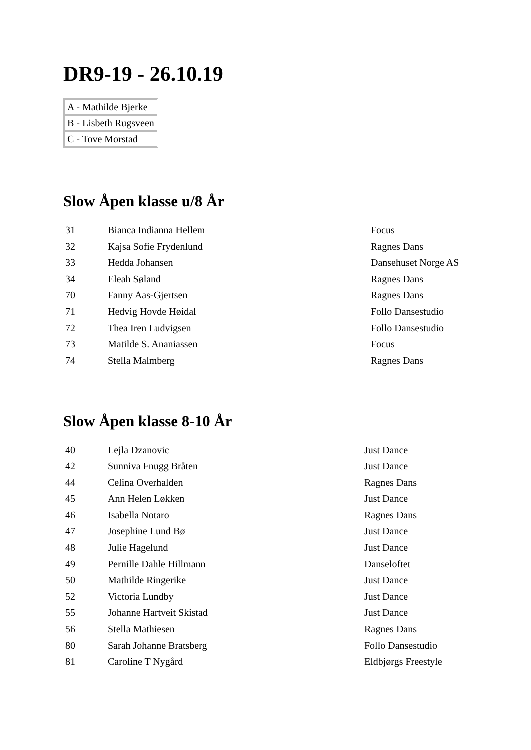DR9-19 - 26.10.19
| A - Mathilde Bjerke |
| B - Lisbeth Rugsveen |
| C - Tove Morstad |
Slow Åpen klasse u/8 År
| 31 | Bianca Indianna Hellem | Focus |
| 32 | Kajsa Sofie Frydenlund | Ragnes Dans |
| 33 | Hedda Johansen | Dansehuset Norge AS |
| 34 | Eleah Søland | Ragnes Dans |
| 70 | Fanny Aas-Gjertsen | Ragnes Dans |
| 71 | Hedvig Hovde Høidal | Follo Dansestudio |
| 72 | Thea Iren Ludvigsen | Follo Dansestudio |
| 73 | Matilde S. Ananiassen | Focus |
| 74 | Stella Malmberg | Ragnes Dans |
Slow Åpen klasse 8-10 År
| 40 | Lejla Dzanovic | Just Dance |
| 42 | Sunniva Fnugg Bråten | Just Dance |
| 44 | Celina Overhalden | Ragnes Dans |
| 45 | Ann Helen Løkken | Just Dance |
| 46 | Isabella Notaro | Ragnes Dans |
| 47 | Josephine Lund Bø | Just Dance |
| 48 | Julie Hagelund | Just Dance |
| 49 | Pernille Dahle Hillmann | Danseloftet |
| 50 | Mathilde Ringerike | Just Dance |
| 52 | Victoria Lundby | Just Dance |
| 55 | Johanne Hartveit Skistad | Just Dance |
| 56 | Stella Mathiesen | Ragnes Dans |
| 80 | Sarah Johanne Bratsberg | Follo Dansestudio |
| 81 | Caroline T Nygård | Eldbjørgs Freestyle |